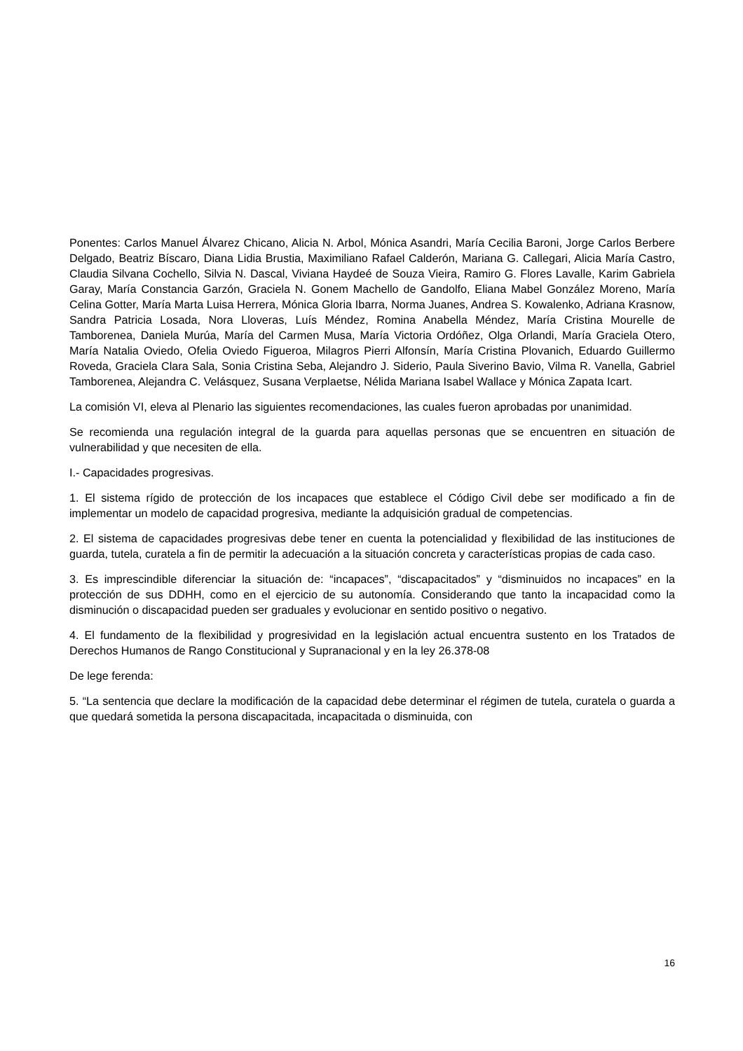Ponentes: Carlos Manuel Álvarez Chicano, Alicia N. Arbol, Mónica Asandri, María Cecilia Baroni, Jorge Carlos Berbere Delgado, Beatriz Bíscaro, Diana Lidia Brustia, Maximiliano Rafael Calderón, Mariana G. Callegari, Alicia María Castro, Claudia Silvana Cochello, Silvia N. Dascal, Viviana Haydeé de Souza Vieira, Ramiro G. Flores Lavalle, Karim Gabriela Garay, María Constancia Garzón, Graciela N. Gonem Machello de Gandolfo, Eliana Mabel González Moreno, María Celina Gotter, María Marta Luisa Herrera, Mónica Gloria Ibarra, Norma Juanes, Andrea S. Kowalenko, Adriana Krasnow, Sandra Patricia Losada, Nora Lloveras, Luís Méndez, Romina Anabella Méndez, María Cristina Mourelle de Tamborenea, Daniela Murúa, María del Carmen Musa, María Victoria Ordóñez, Olga Orlandi, María Graciela Otero, María Natalia Oviedo, Ofelia Oviedo Figueroa, Milagros Pierri Alfonsín, María Cristina Plovanich, Eduardo Guillermo Roveda, Graciela Clara Sala, Sonia Cristina Seba, Alejandro J. Siderio, Paula Siverino Bavio, Vilma R. Vanella, Gabriel Tamborenea, Alejandra C. Velásquez, Susana Verplaetse, Nélida Mariana Isabel Wallace y Mónica Zapata Icart.
La comisión VI, eleva al Plenario las siguientes recomendaciones, las cuales fueron aprobadas por unanimidad.
Se recomienda una regulación integral de la guarda para aquellas personas que se encuentren en situación de vulnerabilidad y que necesiten de ella.
I.- Capacidades progresivas.
1. El sistema rígido de protección de los incapaces que establece el Código Civil debe ser modificado a fin de implementar un modelo de capacidad progresiva, mediante la adquisición gradual de competencias.
2. El sistema de capacidades progresivas debe tener en cuenta la potencialidad y flexibilidad de las instituciones de guarda, tutela, curatela a fin de permitir la adecuación a la situación concreta y características propias de cada caso.
3. Es imprescindible diferenciar la situación de: “incapaces”, “discapacitados” y “disminuidos no incapaces” en la protección de sus DDHH, como en el ejercicio de su autonomía. Considerando que tanto la incapacidad como la disminución o discapacidad pueden ser graduales y evolucionar en sentido positivo o negativo.
4. El fundamento de la flexibilidad y progresividad en la legislación actual encuentra sustento en los Tratados de Derechos Humanos de Rango Constitucional y Supranacional y en la ley 26.378-08
De lege ferenda:
5. “La sentencia que declare la modificación de la capacidad debe determinar el régimen de tutela, curatela o guarda a que quedará sometida la persona discapacitada, incapacitada o disminuida, con
16